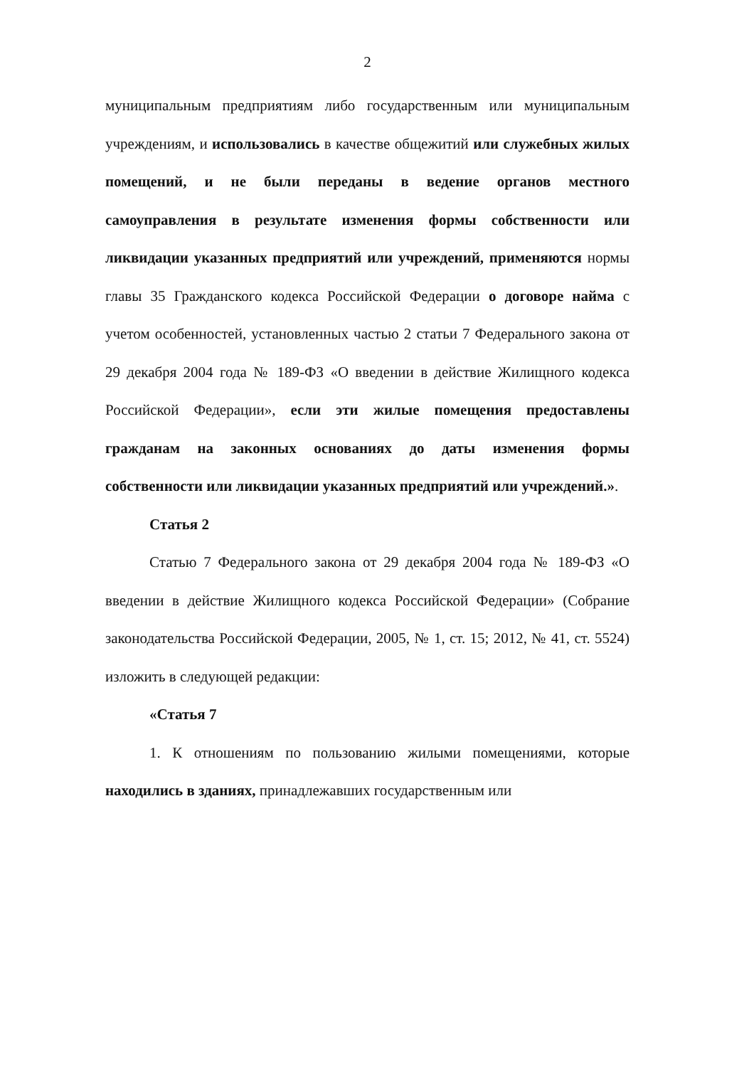2
муниципальным предприятиям либо государственным или муниципальным учреждениям, и использовались в качестве общежитий или служебных жилых помещений, и не были переданы в ведение органов местного самоуправления в результате изменения формы собственности или ликвидации указанных предприятий или учреждений, применяются нормы главы 35 Гражданского кодекса Российской Федерации о договоре найма с учетом особенностей, установленных частью 2 статьи 7 Федерального закона от 29 декабря 2004 года № 189-ФЗ «О введении в действие Жилищного кодекса Российской Федерации», если эти жилые помещения предоставлены гражданам на законных основаниях до даты изменения формы собственности или ликвидации указанных предприятий или учреждений.».
Статья 2
Статью 7 Федерального закона от 29 декабря 2004 года № 189-ФЗ «О введении в действие Жилищного кодекса Российской Федерации» (Собрание законодательства Российской Федерации, 2005, № 1, ст. 15; 2012, № 41, ст. 5524) изложить в следующей редакции:
«Статья 7
1. К отношениям по пользованию жилыми помещениями, которые находились в зданиях, принадлежавших государственным или